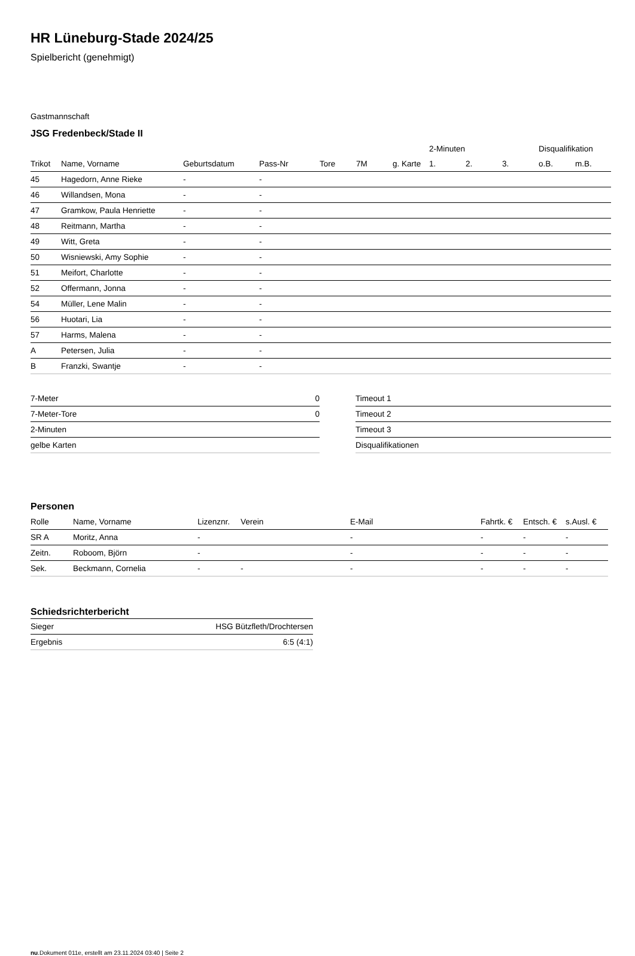HR Lüneburg-Stade 2024/25
Spielbericht (genehmigt)
Gastmannschaft
JSG Fredenbeck/Stade II
| | | | | | | | 2-Minuten | | | Disqualifikation | |
| --- | --- | --- | --- | --- | --- | --- | --- | --- | --- | --- | --- |
| Trikot | Name, Vorname | Geburtsdatum | Pass-Nr | Tore | 7M | g. Karte | 1. | 2. | 3. | o.B. | m.B. |
| 45 | Hagedorn, Anne Rieke | - | - | | | | | | | | |
| 46 | Willandsen, Mona | - | - | | | | | | | | |
| 47 | Gramkow, Paula Henriette | - | - | | | | | | | | |
| 48 | Reitmann, Martha | - | - | | | | | | | | |
| 49 | Witt, Greta | - | - | | | | | | | | |
| 50 | Wisniewski, Amy Sophie | - | - | | | | | | | | |
| 51 | Meifort, Charlotte | - | - | | | | | | | | |
| 52 | Offermann, Jonna | - | - | | | | | | | | |
| 54 | Müller, Lene Malin | - | - | | | | | | | | |
| 56 | Huotari, Lia | - | - | | | | | | | | |
| 57 | Harms, Malena | - | - | | | | | | | | |
| A | Petersen, Julia | - | - | | | | | | | | |
| B | Franzki, Swantje | - | - | | | | | | | | |
| 7-Meter | 0 |
| 7-Meter-Tore | 0 |
| 2-Minuten | |
| gelbe Karten | |
| Timeout 1 |
| Timeout 2 |
| Timeout 3 |
| Disqualifikationen |
Personen
| Rolle | Name, Vorname | Lizenznr. | Verein | E-Mail | Fahrtk. € | Entsch. € | s.Ausl. € |
| --- | --- | --- | --- | --- | --- | --- | --- |
| SR A | Moritz, Anna | - | | - | - | - | - |
| Zeitn. | Roboom, Björn | - | | - | - | - | - |
| Sek. | Beckmann, Cornelia | - | - | - | - | - | - |
Schiedsrichterbericht
| Sieger | HSG Bützfleth/Drochtersen |
| Ergebnis | 6:5 (4:1) |
nu.Dokument 011e, erstellt am 23.11.2024 03:40 | Seite 2